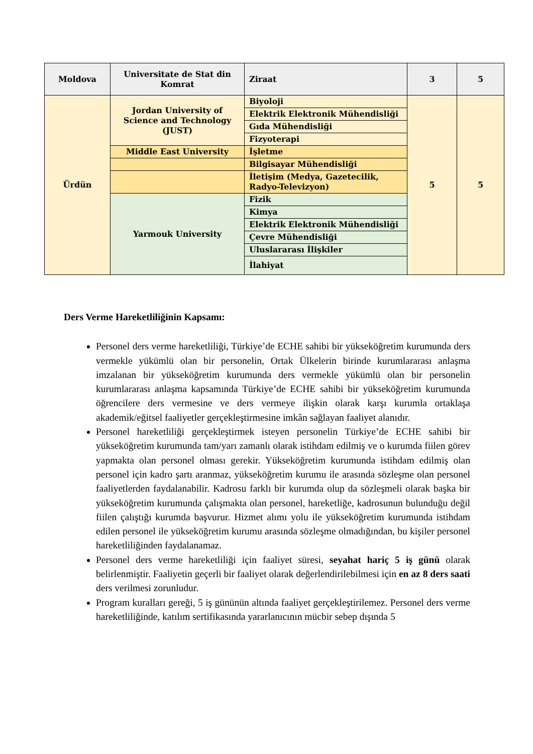| Moldova | Universitate de Stat din Komrat | Ziraat | 3 | 5 |
| Ürdün | Jordan University of Science and Technology (JUST) | Biyoloji | 5 | 5 |
| | | Elektrik Elektronik Mühendisliği | | |
| | | Gıda Mühendisliği | | |
| | | Fizyoterapi | | |
| | Middle East University | İşletme | | |
| | | Bilgisayar Mühendisliği | | |
| | | İletişim (Medya, Gazetecilik, Radyo-Televizyon) | | |
| | Yarmouk University | Fizik | | |
| | | Kimya | | |
| | | Elektrik Elektronik Mühendisliği | | |
| | | Çevre Mühendisliği | | |
| | | Uluslararası İlişkiler | | |
| | | İlahiyat | | |
Ders Verme Hareketliliğinin Kapsamı:
Personel ders verme hareketliliği, Türkiye’de ECHE sahibi bir yükseköğretim kurumunda ders vermekle yükümlü olan bir personelin, Ortak Ülkelerin birinde kurumlararası anlaşma imzalanan bir yükseköğretim kurumunda ders vermekle yükümlü olan bir personelin kurumlararası anlaşma kapsamında Türkiye’de ECHE sahibi bir yükseköğretim kurumunda öğrencilere ders vermesine ve ders vermeye ilişkin olarak karşı kurumla ortaklaşa akademik/eğitsel faaliyetler gerçekleştirmesine imkân sağlayan faaliyet alanıdır.
Personel hareketliliği gerçekleştirmek isteyen personelin Türkiye’de ECHE sahibi bir yükseköğretim kurumunda tam/yarı zamanlı olarak istihdam edilmiş ve o kurumda fiilen görev yapmakta olan personel olması gerekir. Yükseköğretim kurumunda istihdam edilmiş olan personel için kadro şartı aranmaz, yükseköğretim kurumu ile arasında sözleşme olan personel faaliyetlerden faydalanabilir. Kadrosu farklı bir kurumda olup da sözleşmeli olarak başka bir yükseköğretim kurumunda çalışmakta olan personel, hareketliğe, kadrosunun bulunduğu değil fiilen çalıştığı kurumda başvurur. Hizmet alımı yolu ile yükseköğretim kurumunda istihdam edilen personel ile yükseköğretim kurumu arasında sözleşme olmadığından, bu kişiler personel hareketliliğinden faydalanamaz.
Personel ders verme hareketliliği için faaliyet süresi, seyahat hariç 5 iş günü olarak belirlenmiştir. Faaliyetin geçerli bir faaliyet olarak değerlendirilebilmesi için en az 8 ders saati ders verilmesi zorunludur.
Program kuralları gereği, 5 iş gününün altında faaliyet gerçekleştirilemez. Personel ders verme hareketliliğinde, katılım sertifikasında yararlanıcının mücbir sebep dışında 5